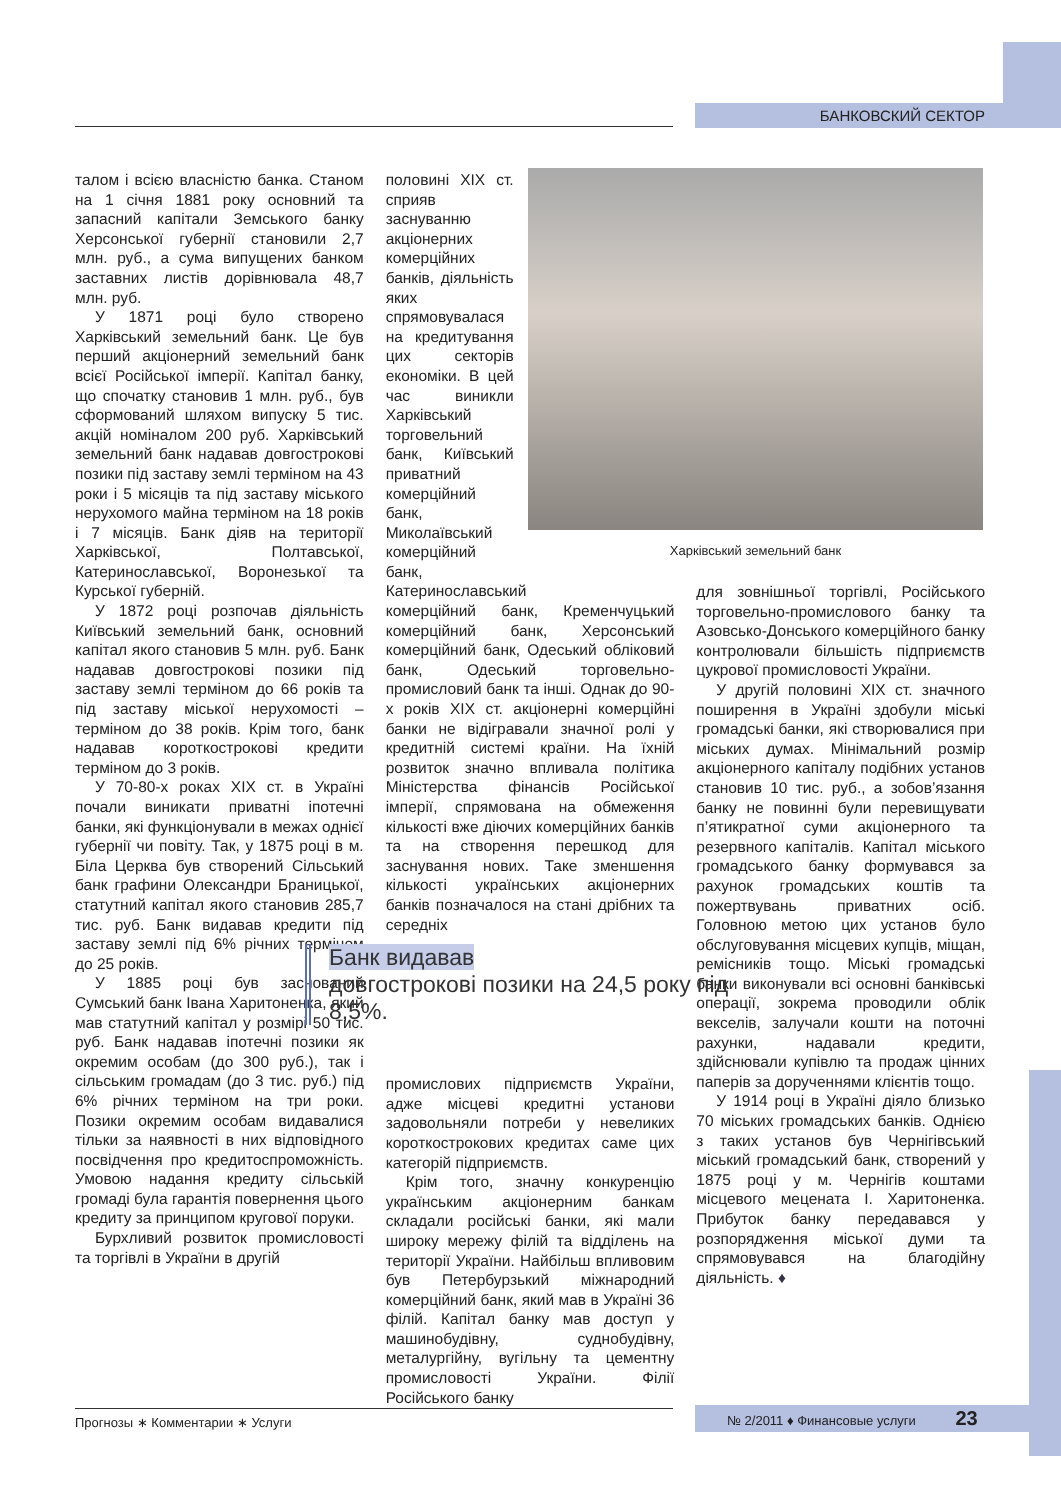БАНКОВСКИЙ СЕКТОР
Харківський земельний банк
талом і всією власністю банка. Станом на 1 січня 1881 року основний та запасний капітали Земського банку Херсонської губернії становили 2,7 млн. руб., а сума випущених банком заставних листів дорівнювала 48,7 млн. руб.
У 1871 році було створено Харківський земельний банк. Це був перший акціонерний земельний банк всієї Російської імперії. Капітал банку, що спочатку становив 1 млн. руб., був сформований шляхом випуску 5 тис. акцій номіналом 200 руб. Харківський земельний банк надавав довгострокові позики під заставу землі терміном на 43 роки і 5 місяців та під заставу міського нерухомого майна терміном на 18 років і 7 місяців. Банк діяв на території Харківської, Полтавської, Катеринославської, Воронезької та Курської губерній.
У 1872 році розпочав діяльність Київський земельний банк, основний капітал якого становив 5 млн. руб. Банк надавав довгострокові позики під заставу землі терміном до 66 років та під заставу міської нерухомості – терміном до 38 років. Крім того, банк надавав короткострокові кредити терміном до 3 років.
У 70-80-х роках XIX ст. в Україні почали виникати приватні іпотечні банки, які функціонували в межах однієї губернії чи повіту. Так, у 1875 році в м. Біла Церква був створений Сільський банк графини Олександри Браницької, статутний капітал якого становив 285,7 тис. руб. Банк видавав кредити під заставу землі під 6% річних терміном до 25 років.
У 1885 році був заснований Сумський банк Івана Харитоненка, який мав статутний капітал у розмірі 50 тис. руб. Банк надавав іпотечні позики як окремим особам (до 300 руб.), так і сільським громадам (до 3 тис. руб.) під 6% річних терміном на три роки. Позики окремим особам видавалися тільки за наявності в них відповідного посвідчення про кредитоспроможність. Умовою надання кредиту сільській громаді була гарантія повернення цього кредиту за принципом кругової поруки.
Бурхливий розвиток промисловості та торгівлі в України в другій
половині XIX ст. сприяв заснуванню акціонерних комерційних банків, діяльність яких спрямовувалася на кредитування цих секторів економіки. В цей час виникли Харківський торговельний банк, Київський приватний комерційний банк, Миколаївський комерційний банк, Катеринославський
комерційний банк, Кременчуцький комерційний банк, Херсонський комерційний банк, Одеський обліковий банк, Одеський торговельно-промисловий банк та інші. Однак до 90-х років XIX ст. акціонерні комерційні банки не відігравали значної ролі у кредитній системі країни. На їхній розвиток значно впливала політика Міністерства фінансів Російської імперії, спрямована на обмеження кількості вже діючих комерційних банків та на створення перешкод для заснування нових. Таке зменшення кількості українських акціонерних банків позначалося на стані дрібних та середніх
промислових підприємств України, адже місцеві кредитні установи задовольняли потреби у невеликих короткострокових кредитах саме цих категорій підприємств.
Крім того, значну конкуренцію українським акціонерним банкам складали російські банки, які мали широку мережу філій та відділень на території України. Найбільш впливовим був Петербурзький міжнародний комерційний банк, який мав в Україні 36 філій. Капітал банку мав доступ у машинобудівну, суднобудівну, металургійну, вугільну та цементну промисловості України. Філії Російського банку
для зовнішньої торгівлі, Російського торговельно-промислового банку та Азовсько-Донського комерційного банку контролювали більшість підприємств цукрової промисловості України.
У другій половині XIX ст. значного поширення в Україні здобули міські громадські банки, які створювалися при міських думах. Мінімальний розмір акціонерного капіталу подібних установ становив 10 тис. руб., а зобов’язання банку не повинні були перевищувати п’ятикратної суми акціонерного та резервного капіталів. Капітал міського громадського банку формувався за рахунок громадських коштів та пожертвувань приватних осіб. Головною метою цих установ було обслуговування місцевих купців, міщан, ремісників тощо. Міські громадські банки виконували всі основні банківські операції, зокрема проводили облік векселів, залучали кошти на поточні рахунки, надавали кредити, здійснювали купівлю та продаж цінних паперів за дорученнями клієнтів тощо.
У 1914 році в Україні діяло близько 70 міських громадських банків. Однією з таких установ був Чернігівський міський громадський банк, створений у 1875 році у м. Чернігів коштами місцевого мецената І. Харитоненка. Прибуток банку передавався у розпорядження міської думи та спрямовувався на благодійну діяльність. ♦
Банк видавав
довгострокові позики на 24,5 року під 8,5%.
Прогнозы ∗ Комментарии ∗ Услуги № 2/2011 ♦ Финансовые услуги 23